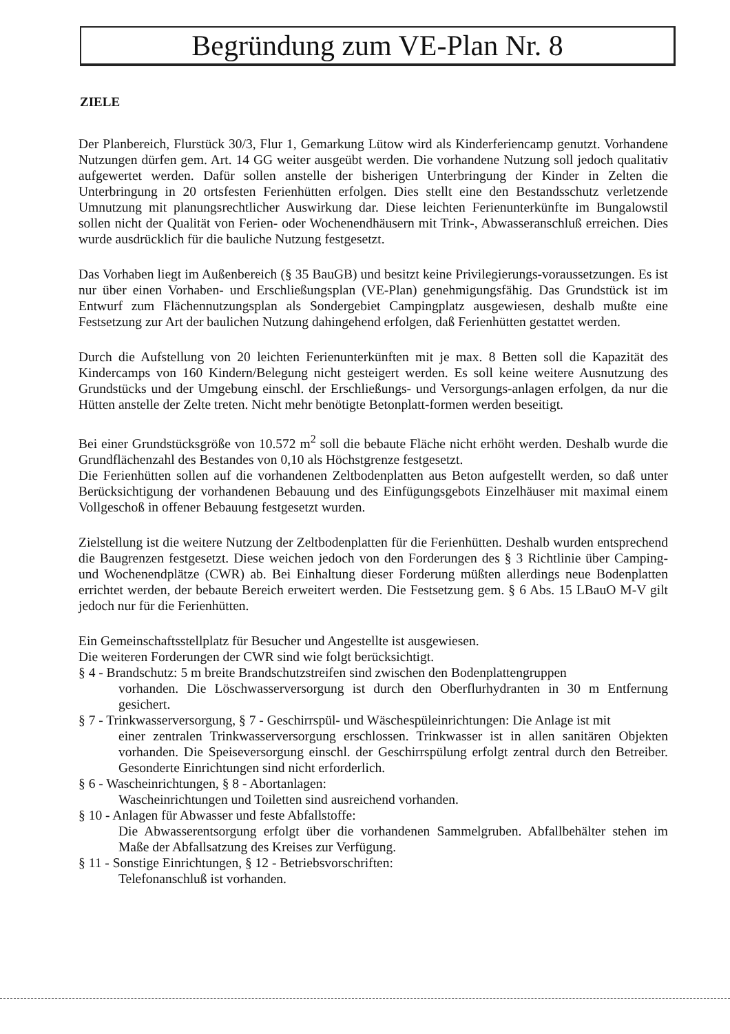Begründung zum VE-Plan Nr. 8
ZIELE
Der Planbereich, Flurstück 30/3, Flur 1, Gemarkung Lütow wird als Kinderferiencamp genutzt. Vorhandene Nutzungen dürfen gem. Art. 14 GG weiter ausgeübt werden. Die vorhandene Nutzung soll jedoch qualitativ aufgewertet werden. Dafür sollen anstelle der bisherigen Unterbringung der Kinder in Zelten die Unterbringung in 20 ortsfesten Ferienhütten erfolgen. Dies stellt eine den Bestandsschutz verletzende Umnutzung mit planungsrechtlicher Auswirkung dar. Diese leichten Ferienunterkünfte im Bungalowstil sollen nicht der Qualität von Ferien- oder Wochenendhäusern mit Trink-, Abwasseranschluß erreichen. Dies wurde ausdrücklich für die bauliche Nutzung festgesetzt.
Das Vorhaben liegt im Außenbereich (§ 35 BauGB) und besitzt keine Privilegierungs-voraussetzungen. Es ist nur über einen Vorhaben- und Erschließungsplan (VE-Plan) genehmigungsfähig. Das Grundstück ist im Entwurf zum Flächennutzungsplan als Sondergebiet Campingplatz ausgewiesen, deshalb mußte eine Festsetzung zur Art der baulichen Nutzung dahingehend erfolgen, daß Ferienhütten gestattet werden.
Durch die Aufstellung von 20 leichten Ferienunterkünften mit je max. 8 Betten soll die Kapazität des Kindercamps von 160 Kindern/Belegung nicht gesteigert werden. Es soll keine weitere Ausnutzung des Grundstücks und der Umgebung einschl. der Erschließungs- und Versorgungs-anlagen erfolgen, da nur die Hütten anstelle der Zelte treten. Nicht mehr benötigte Betonplatt-formen werden beseitigt.
Bei einer Grundstücksgröße von 10.572 m<sup>2</sup> soll die bebaute Fläche nicht erhöht werden. Deshalb wurde die Grundflächenzahl des Bestandes von 0,10 als Höchstgrenze festgesetzt.
Die Ferienhütten sollen auf die vorhandenen Zeltbodenplatten aus Beton aufgestellt werden, so daß unter Berücksichtigung der vorhandenen Bebauung und des Einfügungsgebots Einzelhäuser mit maximal einem Vollgeschoß in offener Bebauung festgesetzt wurden.
Zielstellung ist die weitere Nutzung der Zeltbodenplatten für die Ferienhütten. Deshalb wurden entsprechend die Baugrenzen festgesetzt. Diese weichen jedoch von den Forderungen des § 3 Richtlinie über Camping- und Wochenendplätze (CWR) ab. Bei Einhaltung dieser Forderung müßten allerdings neue Bodenplatten errichtet werden, der bebaute Bereich erweitert werden. Die Festsetzung gem. § 6 Abs. 15 LBauO M-V gilt jedoch nur für die Ferienhütten.
Ein Gemeinschaftsstellplatz für Besucher und Angestellte ist ausgewiesen.
Die weiteren Forderungen der CWR sind wie folgt berücksichtigt.
§ 4 - Brandschutz: 5 m breite Brandschutzstreifen sind zwischen den Bodenplattengruppen
vorhanden. Die Löschwasserversorgung ist durch den Oberflurhydranten in 30 m Entfernung gesichert.
§ 7 - Trinkwasserversorgung, § 7 - Geschirrspül- und Wäschespüleinrichtungen: Die Anlage ist mit
einer zentralen Trinkwasserversorgung erschlossen. Trinkwasser ist in allen sanitären Objekten vorhanden. Die Speiseversorgung einschl. der Geschirrspülung erfolgt zentral durch den Betreiber. Gesonderte Einrichtungen sind nicht erforderlich.
§ 6 - Wascheinrichtungen, § 8 - Abortanlagen:
Wascheinrichtungen und Toiletten sind ausreichend vorhanden.
§ 10 - Anlagen für Abwasser und feste Abfallstoffe:
Die Abwasserentsorgung erfolgt über die vorhandenen Sammelgruben. Abfallbehälter stehen im Maße der Abfallsatzung des Kreises zur Verfügung.
§ 11 - Sonstige Einrichtungen, § 12 - Betriebsvorschriften:
Telefonanschluß ist vorhanden.